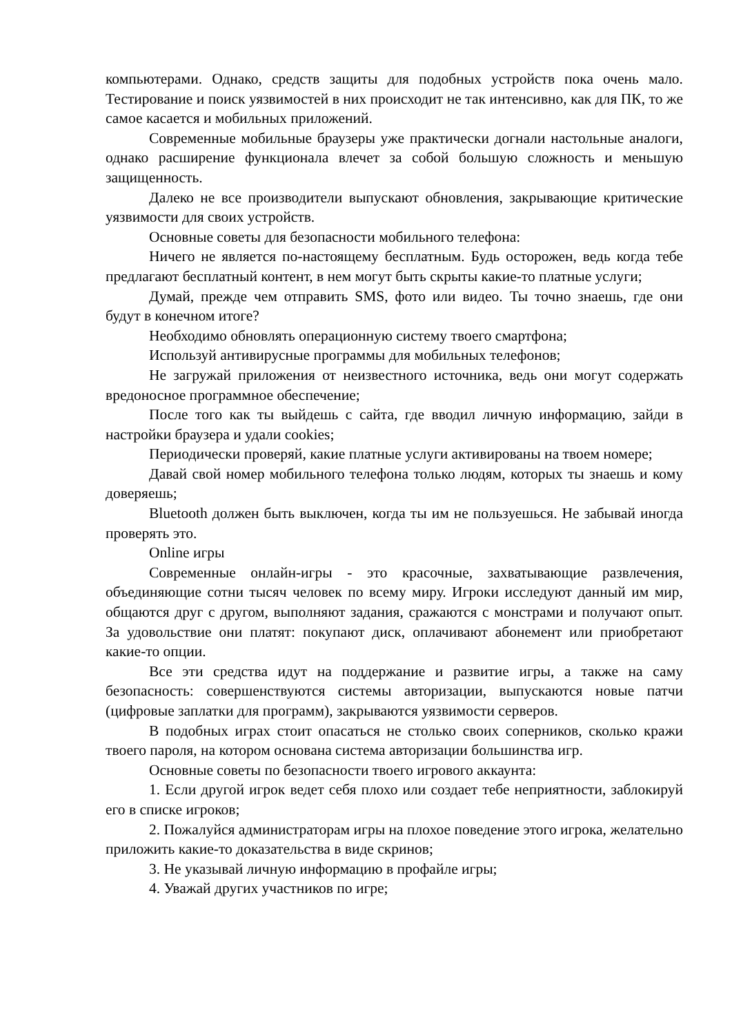компьютерами. Однако, средств защиты для подобных устройств пока очень мало. Тестирование и поиск уязвимостей в них происходит не так интенсивно, как для ПК, то же самое касается и мобильных приложений.
Современные мобильные браузеры уже практически догнали настольные аналоги, однако расширение функционала влечет за собой большую сложность и меньшую защищенность.
Далеко не все производители выпускают обновления, закрывающие критические уязвимости для своих устройств.
Основные советы для безопасности мобильного телефона:
Ничего не является по-настоящему бесплатным. Будь осторожен, ведь когда тебе предлагают бесплатный контент, в нем могут быть скрыты какие-то платные услуги;
Думай, прежде чем отправить SMS, фото или видео. Ты точно знаешь, где они будут в конечном итоге?
Необходимо обновлять операционную систему твоего смартфона;
Используй антивирусные программы для мобильных телефонов;
Не загружай приложения от неизвестного источника, ведь они могут содержать вредоносное программное обеспечение;
После того как ты выйдешь с сайта, где вводил личную информацию, зайди в настройки браузера и удали cookies;
Периодически проверяй, какие платные услуги активированы на твоем номере;
Давай свой номер мобильного телефона только людям, которых ты знаешь и кому доверяешь;
Bluetooth должен быть выключен, когда ты им не пользуешься. Не забывай иногда проверять это.
Online игры
Современные онлайн-игры - это красочные, захватывающие развлечения, объединяющие сотни тысяч человек по всему миру. Игроки исследуют данный им мир, общаются друг с другом, выполняют задания, сражаются с монстрами и получают опыт. За удовольствие они платят: покупают диск, оплачивают абонемент или приобретают какие-то опции.
Все эти средства идут на поддержание и развитие игры, а также на саму безопасность: совершенствуются системы авторизации, выпускаются новые патчи (цифровые заплатки для программ), закрываются уязвимости серверов.
В подобных играх стоит опасаться не столько своих соперников, сколько кражи твоего пароля, на котором основана система авторизации большинства игр.
Основные советы по безопасности твоего игрового аккаунта:
1. Если другой игрок ведет себя плохо или создает тебе неприятности, заблокируй его в списке игроков;
2. Пожалуйся администраторам игры на плохое поведение этого игрока, желательно приложить какие-то доказательства в виде скринов;
3. Не указывай личную информацию в профайле игры;
4. Уважай других участников по игре;